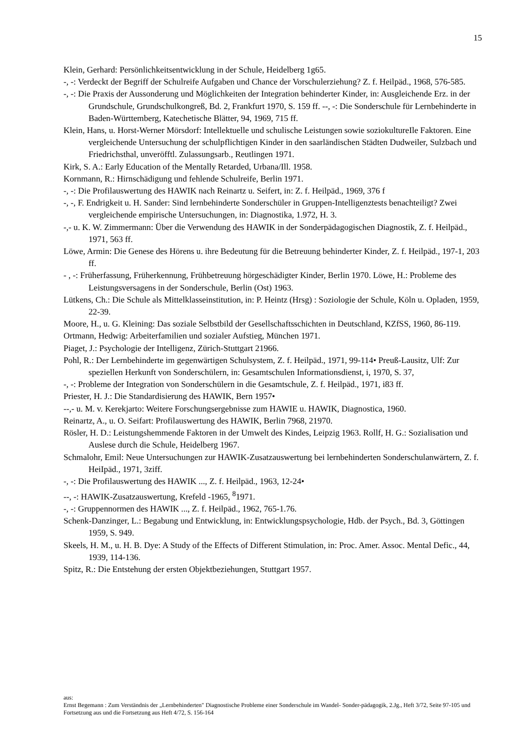15
Klein, Gerhard: Persönlichkeitsentwicklung in der Schule, Heidelberg 1g65.
-, -: Verdeckt der Begriff der Schulreife Aufgaben und Chance der Vorschulerziehung? Z. f. Heilpäd., 1968, 576-585.
-, -: Die Praxis der Aussonderung und Möglichkeiten der Integration behinderter Kinder, in: Ausgleichende Erz. in der Grundschule, Grundschulkongreß, Bd. 2, Frankfurt 1970, S. 159 ff. --, -: Die Sonderschule für Lernbehinderte in Baden-Württemberg, Katechetische Blätter, 94, 1969, 715 ff.
Klein, Hans, u. Horst-Werner Mörsdorf: Intellektuelle und schulische Leistungen sowie soziokultureIle Faktoren. Eine vergleichende Untersuchung der schulpflichtigen Kinder in den saarländischen Städten Dudweiler, Sulzbach und Friedrichsthal, unveröfftl. Zulassungsarb., Reutlingen 1971.
Kirk, S. A.: Early Education of the Mentally Retarded, Urbana/Ill. 1958.
Kornmann, R.: Hirnschädigung und fehlende Schulreife, Berlin 1971.
-, -: Die Profilauswertung des HAWIK nach Reinartz u. Seifert, in: Z. f. Heilpäd., 1969, 376 f
-, -, F. Endrigkeit u. H. Sander: Sind lernbehinderte Sonderschüler in Gruppen-Intelligenztests benachteiligt? Zwei vergleichende empirische Untersuchungen, in: Diagnostika, 1.972, H. 3.
-,- u. K. W. Zimmermann: Über die Verwendung des HAWIK in der Sonderpädagogischen Diagnostik, Z. f. Heilpäd., 1971, 563 ff.
Löwe, Armin: Die Genese des Hörens u. ihre Bedeutung für die Betreuung behinderter Kinder, Z. f. Heilpäd., 197-1, 203 ff.
- , -: Früherfassung, Früherkennung, Frühbetreuung hörgeschädigter Kinder, Berlin 1970. Löwe, H.: Probleme des Leistungsversagens in der Sonderschule, Berlin (Ost) 1963.
Lütkens, Ch.: Die Schule als Mittelklasseinstitution, in: P. Heintz (Hrsg) : Soziologie der Schule, Köln u. Opladen, 1959, 22-39.
Moore, H., u. G. Kleining: Das soziale Selbstbild der Gesellschaftsschichten in Deutschland, KZfSS, 1960, 86-119.
Ortmann, Hedwig: Arbeiterfamilien und sozialer Aufstieg, München 1971.
Piaget, J.: Psychologie der Intelligenz, Zürich-Stuttgart 21966.
Pohl, R.: Der Lernbehinderte im gegenwärtigen Schulsystem, Z. f. Heilpäd., 1971, 99-114• Preuß-Lausitz, Ulf: Zur speziellen Herkunft von Sonderschülern, in: Gesamtschulen Informationsdienst, i, 1970, S. 37,
-, -: Probleme der Integration von Sonderschülern in die Gesamtschule, Z. f. Heilpäd., 1971, i83 ff.
Priester, H. J.: Die Standardisierung des HAWIK, Bern 1957•
--,- u. M. v. Kerekjarto: Weitere Forschungsergebnisse zum HAWIE u. HAWIK, Diagnostica, 1960.
Reinartz, A., u. O. Seifart: Profilauswertung des HAWIK, Berlin 7968, 21970.
Rösler, H. D.: Leistungshemmende Faktoren in der Umwelt des Kindes, Leipzig 1963. Rollf, H. G.: Sozialisation und Auslese durch die Schule, Heidelberg 1967.
Schmalohr, Emil: Neue Untersuchungen zur HAWIK-Zusatzauswertung bei lernbehinderten Sonderschulanwärtern, Z. f. HeiIpäd., 1971, 3ziff.
-, -: Die Profilauswertung des HAWIK ..., Z. f. Heilpäd., 1963, 12-24•
--, -: HAWIK-Zusatzauswertung, Krefeld -1965, <sup>8</sup>1971.
-, -: Gruppennormen des HAWIK ..., Z. f. Heilpäd., 1962, 765-1.76.
Schenk-Danzinger, L.: Begabung und Entwicklung, in: Entwicklungspsychologie, Hdb. der Psych., Bd. 3, Göttingen 1959, S. 949.
Skeels, H. M., u. H. B. Dye: A Study of the Effects of Different Stimulation, in: Proc. Amer. Assoc. Mental Defic., 44, 1939, 114-136.
Spitz, R.: Die Entstehung der ersten Objektbeziehungen, Stuttgart 1957.
aus:
Ernst Begemann : Zum Verständnis der „Lernbehinderten" Diagnostische Probleme einer Sonderschule im Wandel- Sonder-pädagogik, 2.Jg., Heft 3/72, Seite 97-105 und Fortsetzung aus und die Fortsetzung aus Heft 4/72, S. 156-164